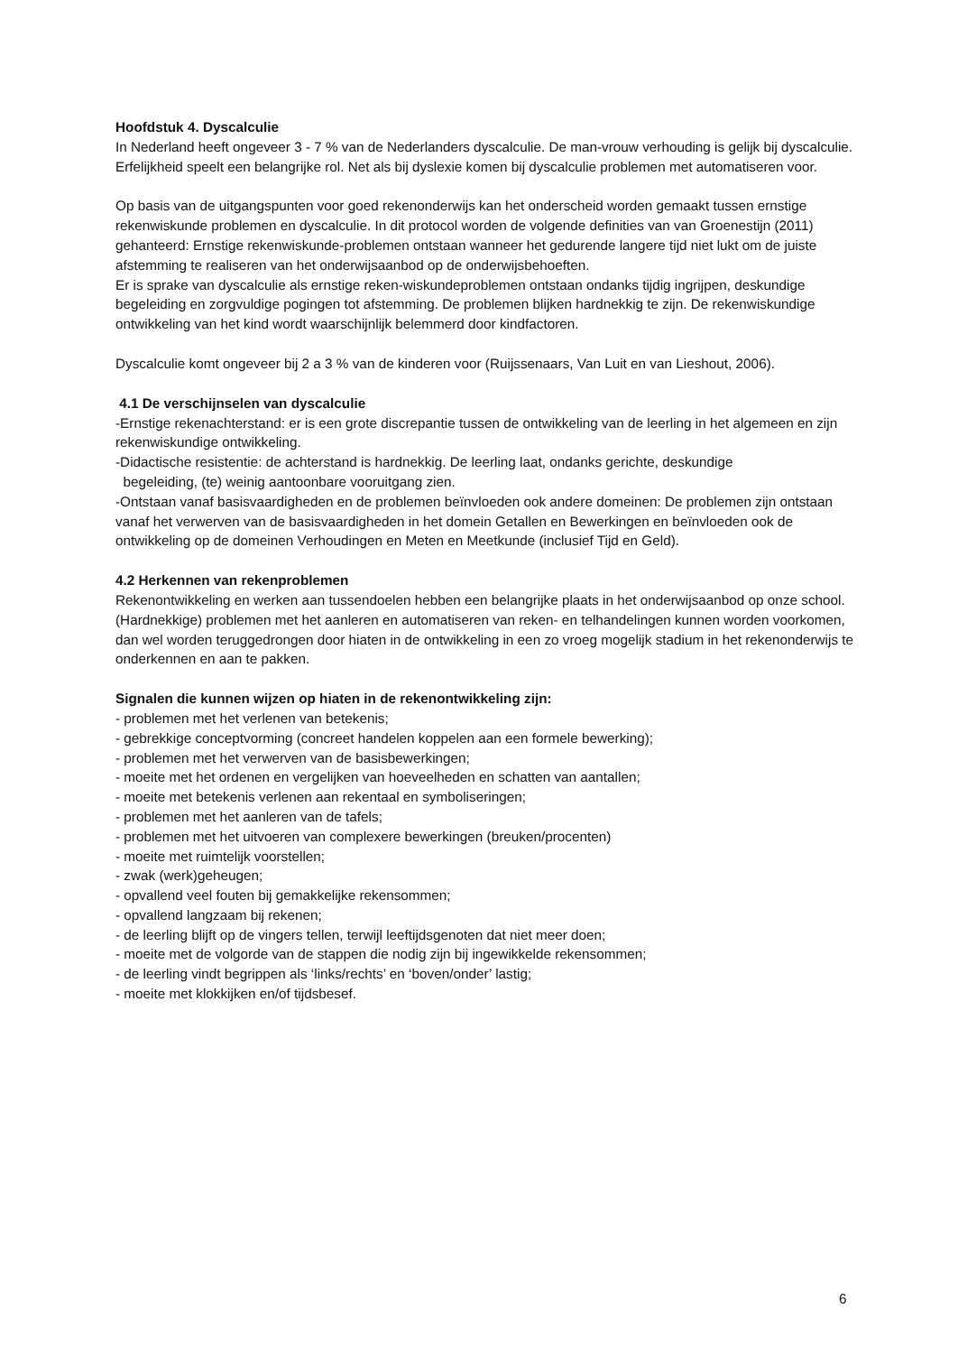Hoofdstuk 4. Dyscalculie
In Nederland heeft ongeveer 3 - 7 % van de Nederlanders dyscalculie. De man-vrouw verhouding is gelijk bij dyscalculie. Erfelijkheid speelt een belangrijke rol. Net als bij dyslexie komen bij dyscalculie problemen met automatiseren voor.
Op basis van de uitgangspunten voor goed rekenonderwijs kan het onderscheid worden gemaakt tussen ernstige rekenwiskunde problemen en dyscalculie. In dit protocol worden de volgende definities van van Groenestijn (2011) gehanteerd: Ernstige rekenwiskunde-problemen ontstaan wanneer het gedurende langere tijd niet lukt om de juiste afstemming te realiseren van het onderwijsaanbod op de onderwijsbehoeften.
Er is sprake van dyscalculie als ernstige reken-wiskundeproblemen ontstaan ondanks tijdig ingrijpen, deskundige begeleiding en zorgvuldige pogingen tot afstemming. De problemen blijken hardnekkig te zijn. De rekenwiskundige ontwikkeling van het kind wordt waarschijnlijk belemmerd door kindfactoren.
Dyscalculie komt ongeveer bij 2 a 3 % van de kinderen voor (Ruijssenaars, Van Luit en van Lieshout, 2006).
4.1 De verschijnselen van dyscalculie
-Ernstige rekenachterstand: er is een grote discrepantie tussen de ontwikkeling van de leerling in het algemeen en zijn rekenwiskundige ontwikkeling.
-Didactische resistentie: de achterstand is hardnekkig. De leerling laat, ondanks gerichte, deskundige
begeleiding, (te) weinig aantoonbare vooruitgang zien.
-Ontstaan vanaf basisvaardigheden en de problemen beïnvloeden ook andere domeinen: De problemen zijn ontstaan vanaf het verwerven van de basisvaardigheden in het domein Getallen en Bewerkingen en beïnvloeden ook de ontwikkeling op de domeinen Verhoudingen en Meten en Meetkunde (inclusief Tijd en Geld).
4.2 Herkennen van rekenproblemen
Rekenontwikkeling en werken aan tussendoelen hebben een belangrijke plaats in het onderwijsaanbod op onze school. (Hardnekkige) problemen met het aanleren en automatiseren van reken- en telhandelingen kunnen worden voorkomen, dan wel worden teruggedrongen door hiaten in de ontwikkeling in een zo vroeg mogelijk stadium in het rekenonderwijs te onderkennen en aan te pakken.
Signalen die kunnen wijzen op hiaten in de rekenontwikkeling zijn:
- problemen met het verlenen van betekenis;
- gebrekkige conceptvorming (concreet handelen koppelen aan een formele bewerking);
- problemen met het verwerven van de basisbewerkingen;
- moeite met het ordenen en vergelijken van hoeveelheden en schatten van aantallen;
- moeite met betekenis verlenen aan rekentaal en symboliseringen;
- problemen met het aanleren van de tafels;
- problemen met het uitvoeren van complexere bewerkingen (breuken/procenten)
- moeite met ruimtelijk voorstellen;
- zwak (werk)geheugen;
- opvallend veel fouten bij gemakkelijke rekensommen;
- opvallend langzaam bij rekenen;
- de leerling blijft op de vingers tellen, terwijl leeftijdsgenoten dat niet meer doen;
- moeite met de volgorde van de stappen die nodig zijn bij ingewikkelde rekensommen;
- de leerling vindt begrippen als ‘links/rechts’ en ‘boven/onder’ lastig;
- moeite met klokkijken en/of tijdsbesef.
6